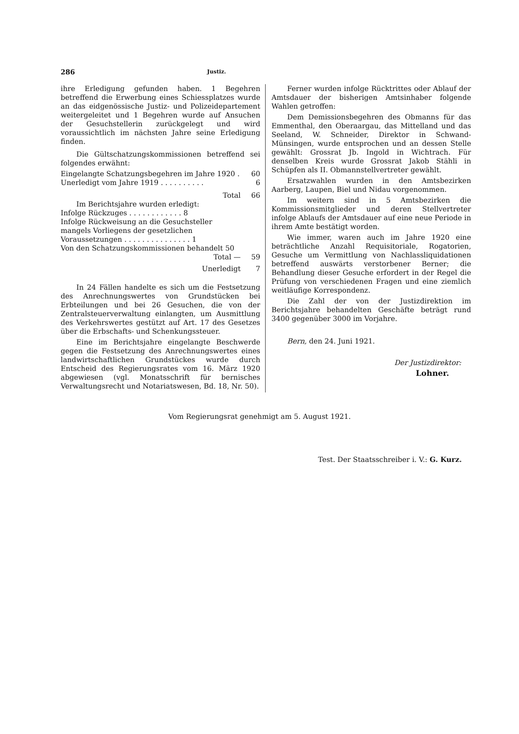286 Justiz.
ihre Erledigung gefunden haben. 1 Begehren betreffend die Erwerbung eines Schiessplatzes wurde an das eidgenössische Justiz- und Polizeidepartement weitergeleitet und 1 Begehren wurde auf Ansuchen der Gesuchstellerin zurückgelegt und wird voraussichtlich im nächsten Jahre seine Erledigung finden.
Die Gültschatzungskommissionen betreffend sei folgendes erwähnt:
| Eingelangte Schatzungsbegehren im Jahre 1920 . | 60 |
| Unerledigt vom Jahre 1919 . . . . . . . . . . | 6 |
| Total | 66 |
| Im Berichtsjahre wurden erledigt: | |
| Infolge Rückzuges . . . . . . . . . . . . 8 | |
| Infolge Rückweisung an die Gesuchsteller mangels Vorliegens der gesetzlichen Voraussetzungen . . . . . . . . . . . . . . . 1 | |
| Von den Schatzungskommissionen behandelt 50 | |
| Total — | 59 |
| Unerledigt | 7 |
In 24 Fällen handelte es sich um die Festsetzung des Anrechnungswertes von Grundstücken bei Erbteilungen und bei 26 Gesuchen, die von der Zentralsteuerverwaltung einlangten, um Ausmittlung des Verkehrswertes gestützt auf Art. 17 des Gesetzes über die Erbschafts- und Schenkungssteuer.
Eine im Berichtsjahre eingelangte Beschwerde gegen die Festsetzung des Anrechnungswertes eines landwirtschaftlichen Grundstückes wurde durch Entscheid des Regierungsrates vom 16. März 1920 abgewiesen (vgl. Monatsschrift für bernisches Verwaltungsrecht und Notariatswesen, Bd. 18, Nr. 50).
Ferner wurden infolge Rücktrittes oder Ablauf der Amtsdauer der bisherigen Amtsinhaber folgende Wahlen getroffen:
Dem Demissionsbegehren des Obmanns für das Emmenthal, den Oberaargau, das Mittelland und das Seeland, W. Schneider, Direktor in Schwand-Münsingen, wurde entsprochen und an dessen Stelle gewählt: Grossrat Jb. Ingold in Wichtrach. Für denselben Kreis wurde Grossrat Jakob Stähli in Schüpfen als II. Obmannstellvertreter gewählt.
Ersatzwahlen wurden in den Amtsbezirken Aarberg, Laupen, Biel und Nidau vorgenommen.
Im weitern sind in 5 Amtsbezirken die Kommissionsmitglieder und deren Stellvertreter infolge Ablaufs der Amtsdauer auf eine neue Periode in ihrem Amte bestätigt worden.
Wie immer, waren auch im Jahre 1920 eine beträchtliche Anzahl Requisitoriale, Rogatorien, Gesuche um Vermittlung von Nachlassliquidationen betreffend auswärts verstorbener Berner; die Behandlung dieser Gesuche erfordert in der Regel die Prüfung von verschiedenen Fragen und eine ziemlich weitläufige Korrespondenz.
Die Zahl der von der Justizdirektion im Berichtsjahre behandelten Geschäfte beträgt rund 3400 gegenüber 3000 im Vorjahre.
Bern, den 24. Juni 1921.
Der Justizdirektor:
Lohner.
Vom Regierungsrat genehmigt am 5. August 1921.
Test. Der Staatsschreiber i. V.: G. Kurz.